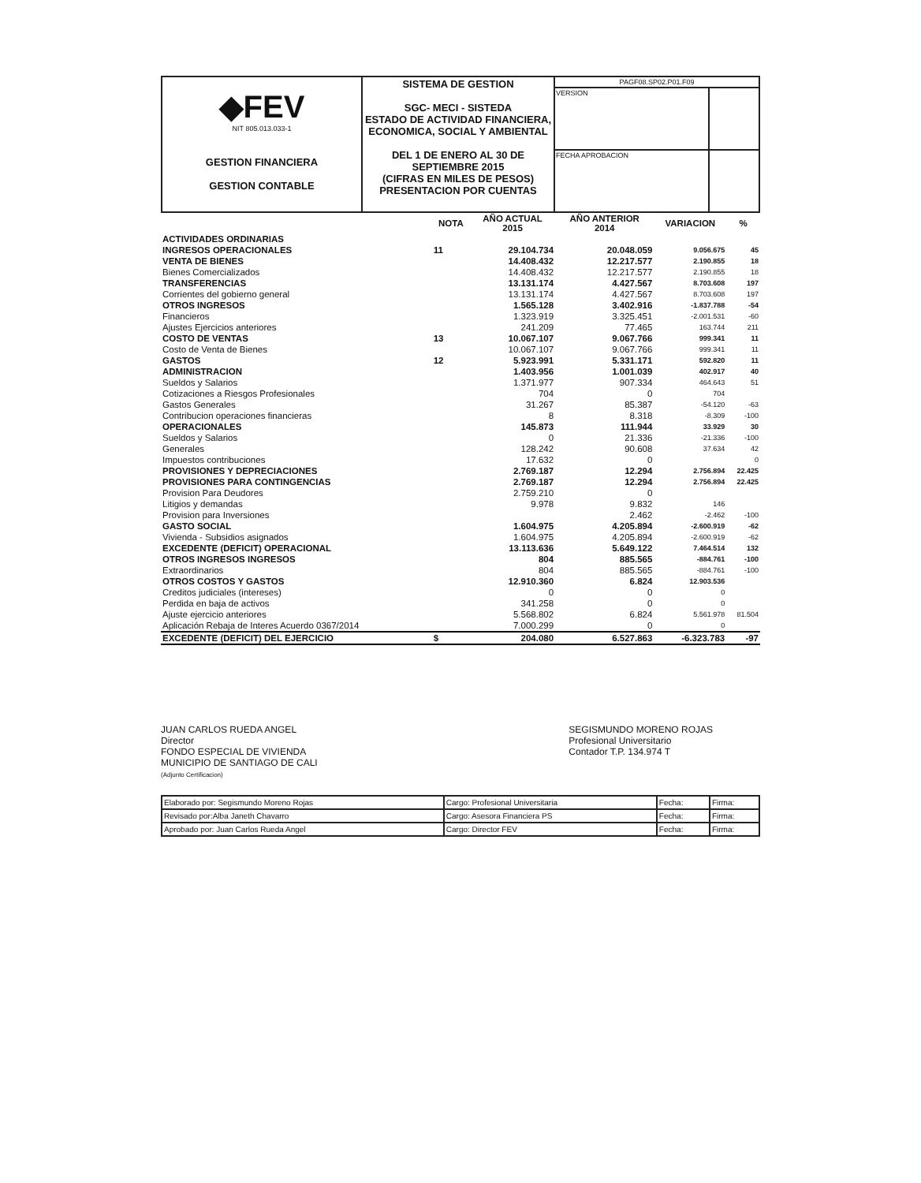| ◆FEV NIT 805.013.033-1 GESTION FINANCIERA GESTION CONTABLE | SISTEMA DE GESTION SGC- MECI - SISTEDA ESTADO DE ACTIVIDAD FINANCIERA, ECONOMICA, SOCIAL Y AMBIENTAL DEL 1 DE ENERO AL 30 DE SEPTIEMBRE 2015 (CIFRAS EN MILES DE PESOS) PRESENTACION POR CUENTAS | PAGF08.SP02.P01.F09 | |
| | | VERSION | |
| | | FECHA APROBACION | |
| | NOTA | AÑO ACTUAL 2015 | AÑO ANTERIOR 2014 | VARIACION | % |
| --- | --- | --- | --- | --- | --- |
| ACTIVIDADES ORDINARIAS | | | | | |
| INGRESOS OPERACIONALES | 11 | 29.104.734 | 20.048.059 | 9.056.675 | 45 |
| VENTA DE BIENES | | 14.408.432 | 12.217.577 | 2.190.855 | 18 |
| Bienes Comercializados | | 14.408.432 | 12.217.577 | 2.190.855 | 18 |
| TRANSFERENCIAS | | 13.131.174 | 4.427.567 | 8.703.608 | 197 |
| Corrientes del gobierno general | | 13.131.174 | 4.427.567 | 8.703.608 | 197 |
| OTROS INGRESOS | | 1.565.128 | 3.402.916 | -1.837.788 | -54 |
| Financieros | | 1.323.919 | 3.325.451 | -2.001.531 | -60 |
| Ajustes Ejercicios anteriores | | 241.209 | 77.465 | 163.744 | 211 |
| COSTO DE VENTAS | 13 | 10.067.107 | 9.067.766 | 999.341 | 11 |
| Costo de Venta de Bienes | | 10.067.107 | 9.067.766 | 999.341 | 11 |
| GASTOS | 12 | 5.923.991 | 5.331.171 | 592.820 | 11 |
| ADMINISTRACION | | 1.403.956 | 1.001.039 | 402.917 | 40 |
| Sueldos y Salarios | | 1.371.977 | 907.334 | 464.643 | 51 |
| Cotizaciones a Riesgos Profesionales | | 704 | 0 | 704 | |
| Gastos Generales | | 31.267 | 85.387 | -54.120 | -63 |
| Contribucion operaciones financieras | | 8 | 8.318 | -8.309 | -100 |
| OPERACIONALES | | 145.873 | 111.944 | 33.929 | 30 |
| Sueldos y Salarios | | 0 | 21.336 | -21.336 | -100 |
| Generales | | 128.242 | 90.608 | 37.634 | 42 |
| Impuestos contribuciones | | 17.632 | 0 | | 0 |
| PROVISIONES Y DEPRECIACIONES | | 2.769.187 | 12.294 | 2.756.894 | 22.425 |
| PROVISIONES PARA CONTINGENCIAS | | 2.769.187 | 12.294 | 2.756.894 | 22.425 |
| Provision Para Deudores | | 2.759.210 | 0 | | |
| Litigios y demandas | | 9.978 | 9.832 | 146 | |
| Provision para Inversiones | | | 2.462 | -2.462 | -100 |
| GASTO SOCIAL | | 1.604.975 | 4.205.894 | -2.600.919 | -62 |
| Vivienda - Subsidios asignados | | 1.604.975 | 4.205.894 | -2.600.919 | -62 |
| EXCEDENTE (DEFICIT) OPERACIONAL | | 13.113.636 | 5.649.122 | 7.464.514 | 132 |
| OTROS INGRESOS INGRESOS | | 804 | 885.565 | -884.761 | -100 |
| Extraordinarios | | 804 | 885.565 | -884.761 | -100 |
| OTROS COSTOS Y GASTOS | | 12.910.360 | 6.824 | 12.903.536 | |
| Creditos judiciales (intereses) | | 0 | 0 | 0 | |
| Perdida en baja de activos | | 341.258 | 0 | 0 | |
| Ajuste ejercicio anteriores | | 5.568.802 | 6.824 | 5.561.978 | 81.504 |
| Aplicación Rebaja de Interes Acuerdo 0367/2014 | | 7.000.299 | 0 | 0 | |
| EXCEDENTE (DEFICIT) DEL EJERCICIO | $ | 204.080 | 6.527.863 | -6.323.783 | -97 |
JUAN CARLOS RUEDA ANGEL
Director
FONDO ESPECIAL DE VIVIENDA
MUNICIPIO DE SANTIAGO DE CALI
(Adjunto Certificacion)
SEGISMUNDO MORENO ROJAS
Profesional Universitario
Contador T.P. 134.974 T
| Elaborado por: Segismundo Moreno Rojas | Cargo: Profesional Universitaria | Fecha: | Firma: |
| Revisado por:Alba Janeth Chavarro | Cargo: Asesora Financiera PS | Fecha: | Firma: |
| Aprobado por: Juan Carlos Rueda Angel | Cargo: Director FEV | Fecha: | Firma: |